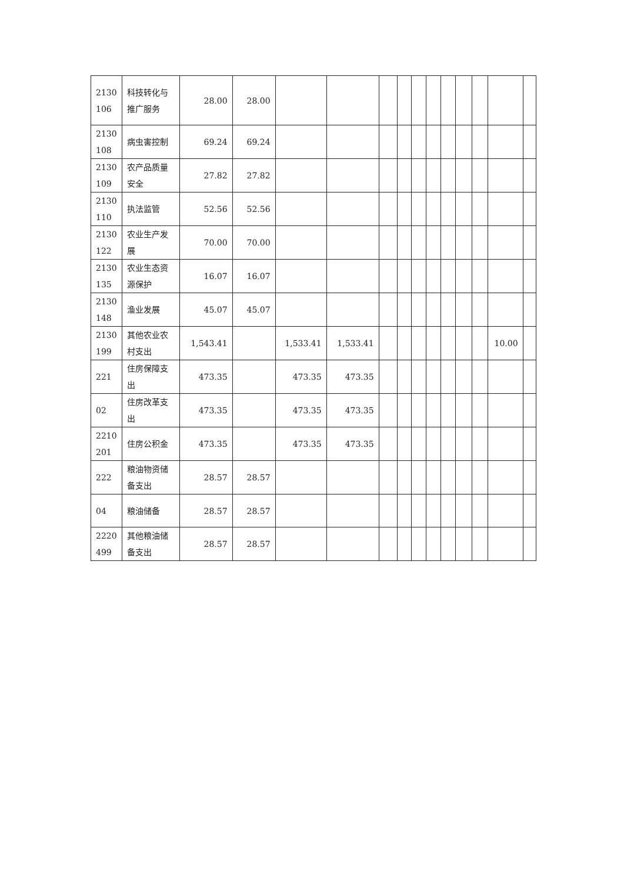| 2130 106 | 科技转化与推广服务 | 28.00 | 28.00 | | | | | | | | | | | |
| 2130 108 | 病虫害控制 | 69.24 | 69.24 | | | | | | | | | | | |
| 2130 109 | 农产品质量安全 | 27.82 | 27.82 | | | | | | | | | | | |
| 2130 110 | 执法监管 | 52.56 | 52.56 | | | | | | | | | | | |
| 2130 122 | 农业生产发展 | 70.00 | 70.00 | | | | | | | | | | | |
| 2130 135 | 农业生态资源保护 | 16.07 | 16.07 | | | | | | | | | | | |
| 2130 148 | 渔业发展 | 45.07 | 45.07 | | | | | | | | | | | |
| 2130 199 | 其他农业农村支出 | 1,543.41 | | 1,533.41 | 1,533.41 | | | | | | | | 10.00 | |
| 221 | 住房保障支出 | 473.35 | | 473.35 | 473.35 | | | | | | | | | |
| 02 | 住房改革支出 | 473.35 | | 473.35 | 473.35 | | | | | | | | | |
| 2210 201 | 住房公积金 | 473.35 | | 473.35 | 473.35 | | | | | | | | | |
| 222 | 粮油物资储备支出 | 28.57 | 28.57 | | | | | | | | | | | |
| 04 | 粮油储备 | 28.57 | 28.57 | | | | | | | | | | | |
| 2220 499 | 其他粮油储备支出 | 28.57 | 28.57 | | | | | | | | | | | |